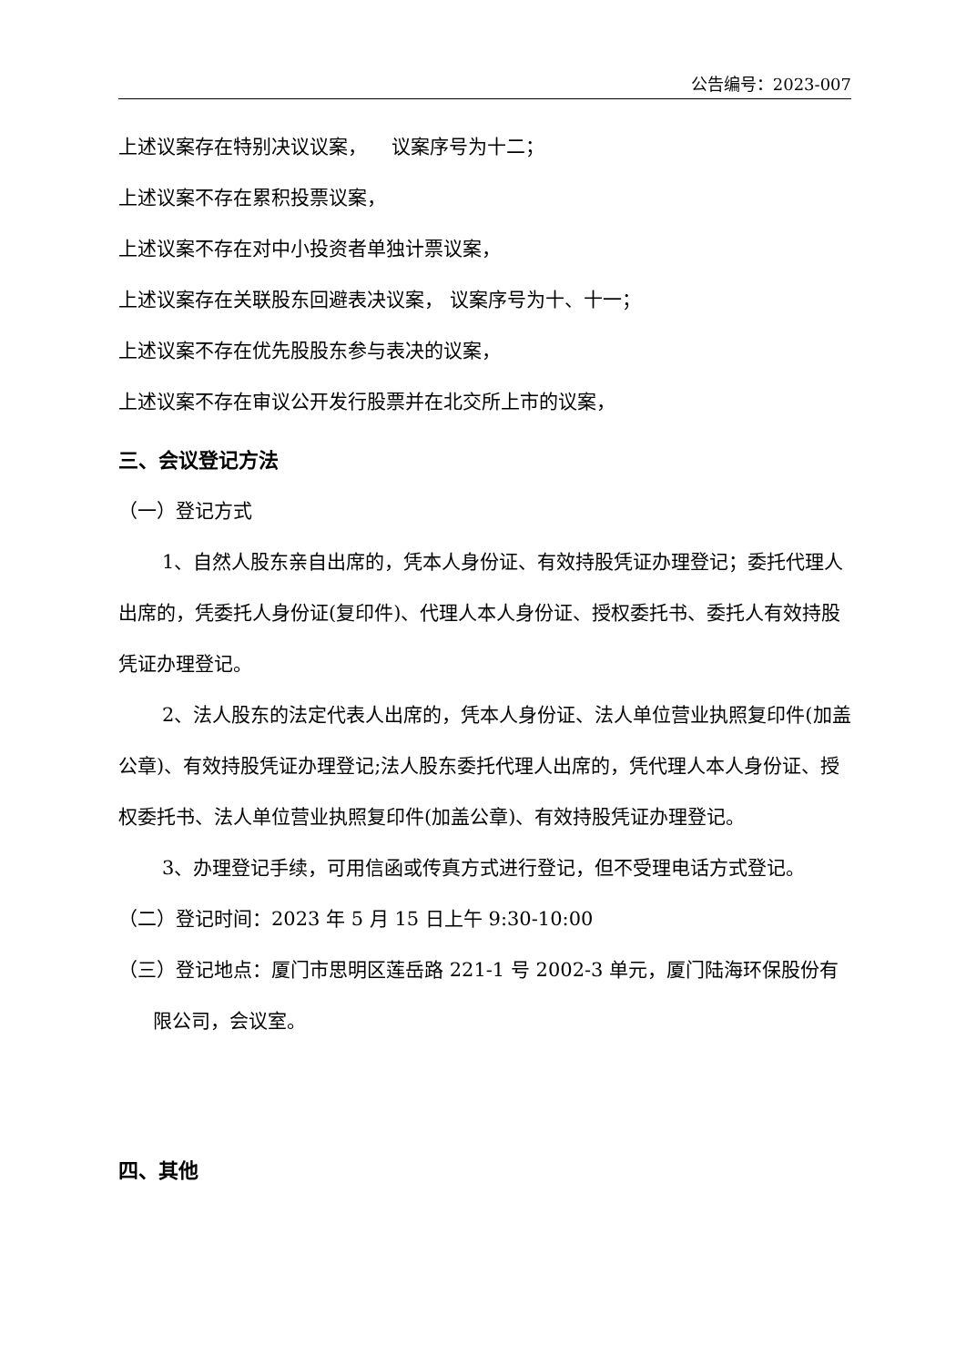公告编号：2023-007
上述议案存在特别决议议案， 议案序号为十二；
上述议案不存在累积投票议案，
上述议案不存在对中小投资者单独计票议案，
上述议案存在关联股东回避表决议案， 议案序号为十、十一；
上述议案不存在优先股股东参与表决的议案，
上述议案不存在审议公开发行股票并在北交所上市的议案，
三、会议登记方法
（一）登记方式
1、自然人股东亲自出席的，凭本人身份证、有效持股凭证办理登记；委托代理人出席的，凭委托人身份证(复印件)、代理人本人身份证、授权委托书、委托人有效持股凭证办理登记。
2、法人股东的法定代表人出席的，凭本人身份证、法人单位营业执照复印件(加盖公章)、有效持股凭证办理登记;法人股东委托代理人出席的，凭代理人本人身份证、授权委托书、法人单位营业执照复印件(加盖公章)、有效持股凭证办理登记。
3、办理登记手续，可用信函或传真方式进行登记，但不受理电话方式登记。
（二）登记时间：2023 年 5 月 15 日上午 9:30-10:00
（三）登记地点：厦门市思明区莲岳路 221-1 号 2002-3 单元，厦门陆海环保股份有限公司，会议室。
四、其他